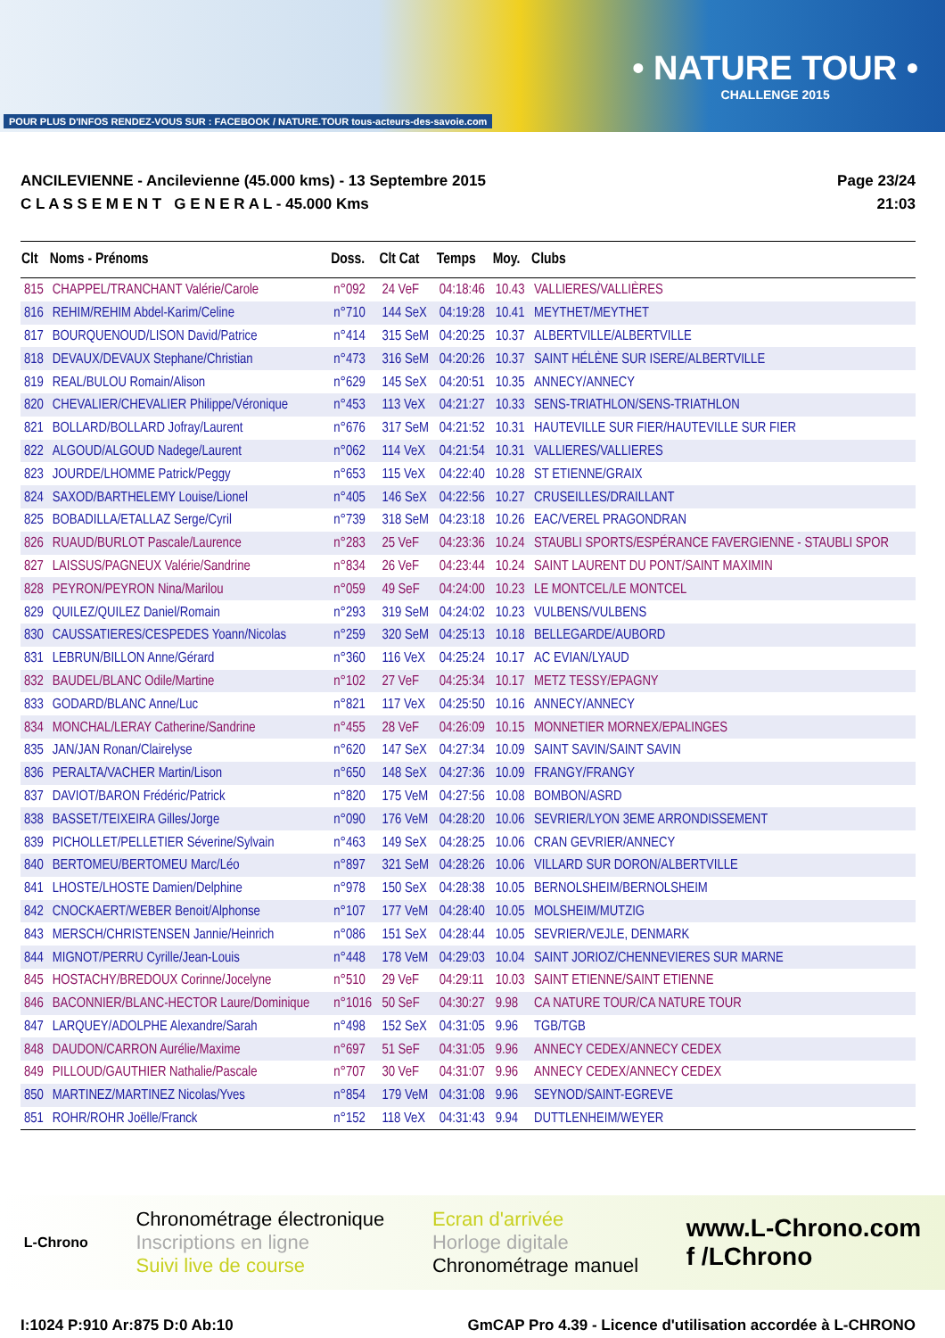POUR PLUS D'INFOS RENDEZ-VOUS SUR : FACEBOOK / NATURE.TOUR tous-acteurs-des-savoie.com
• NATURE TOUR •
CHALLENGE 2015
ANCILEVIENNE - Ancilevienne (45.000 kms) - 13 Septembre 2015
C L A S S E M E N T G E N E R A L - 45.000 Kms
Page 23/24
21:03
| Clt | Noms - Prénoms | Doss. | Clt Cat | Temps | Moy. | Clubs |
| --- | --- | --- | --- | --- | --- | --- |
| 815 | CHAPPEL/TRANCHANT Valérie/Carole | n°092 | 24 VeF | 04:18:46 | 10.43 | VALLIERES/VALLIÈRES |
| 816 | REHIM/REHIM Abdel-Karim/Celine | n°710 | 144 SeX | 04:19:28 | 10.41 | MEYTHET/MEYTHET |
| 817 | BOURQUENOUD/LISON David/Patrice | n°414 | 315 SeM | 04:20:25 | 10.37 | ALBERTVILLE/ALBERTVILLE |
| 818 | DEVAUX/DEVAUX Stephane/Christian | n°473 | 316 SeM | 04:20:26 | 10.37 | SAINT HÉLÈNE SUR ISERE/ALBERTVILLE |
| 819 | REAL/BULOU Romain/Alison | n°629 | 145 SeX | 04:20:51 | 10.35 | ANNECY/ANNECY |
| 820 | CHEVALIER/CHEVALIER Philippe/Véronique | n°453 | 113 VeX | 04:21:27 | 10.33 | SENS-TRIATHLON/SENS-TRIATHLON |
| 821 | BOLLARD/BOLLARD Jofray/Laurent | n°676 | 317 SeM | 04:21:52 | 10.31 | HAUTEVILLE SUR FIER/HAUTEVILLE SUR FIER |
| 822 | ALGOUD/ALGOUD Nadege/Laurent | n°062 | 114 VeX | 04:21:54 | 10.31 | VALLIERES/VALLIERES |
| 823 | JOURDE/LHOMME Patrick/Peggy | n°653 | 115 VeX | 04:22:40 | 10.28 | ST ETIENNE/GRAIX |
| 824 | SAXOD/BARTHELEMY Louise/Lionel | n°405 | 146 SeX | 04:22:56 | 10.27 | CRUSEILLES/DRAILLANT |
| 825 | BOBADILLA/ETALLAZ Serge/Cyril | n°739 | 318 SeM | 04:23:18 | 10.26 | EAC/VEREL PRAGONDRAN |
| 826 | RUAUD/BURLOT Pascale/Laurence | n°283 | 25 VeF | 04:23:36 | 10.24 | STAUBLI SPORTS/ESPÉRANCE FAVERGIENNE - STAUBLI SPOR |
| 827 | LAISSUS/PAGNEUX Valérie/Sandrine | n°834 | 26 VeF | 04:23:44 | 10.24 | SAINT LAURENT DU PONT/SAINT MAXIMIN |
| 828 | PEYRON/PEYRON Nina/Marilou | n°059 | 49 SeF | 04:24:00 | 10.23 | LE MONTCEL/LE MONTCEL |
| 829 | QUILEZ/QUILEZ Daniel/Romain | n°293 | 319 SeM | 04:24:02 | 10.23 | VULBENS/VULBENS |
| 830 | CAUSSATIERES/CESPEDES Yoann/Nicolas | n°259 | 320 SeM | 04:25:13 | 10.18 | BELLEGARDE/AUBORD |
| 831 | LEBRUN/BILLON Anne/Gérard | n°360 | 116 VeX | 04:25:24 | 10.17 | AC EVIAN/LYAUD |
| 832 | BAUDEL/BLANC Odile/Martine | n°102 | 27 VeF | 04:25:34 | 10.17 | METZ TESSY/EPAGNY |
| 833 | GODARD/BLANC Anne/Luc | n°821 | 117 VeX | 04:25:50 | 10.16 | ANNECY/ANNECY |
| 834 | MONCHAL/LERAY Catherine/Sandrine | n°455 | 28 VeF | 04:26:09 | 10.15 | MONNETIER MORNEX/EPALINGES |
| 835 | JAN/JAN Ronan/Clairelyse | n°620 | 147 SeX | 04:27:34 | 10.09 | SAINT SAVIN/SAINT SAVIN |
| 836 | PERALTA/VACHER Martin/Lison | n°650 | 148 SeX | 04:27:36 | 10.09 | FRANGY/FRANGY |
| 837 | DAVIOT/BARON Frédéric/Patrick | n°820 | 175 VeM | 04:27:56 | 10.08 | BOMBON/ASRD |
| 838 | BASSET/TEIXEIRA Gilles/Jorge | n°090 | 176 VeM | 04:28:20 | 10.06 | SEVRIER/LYON 3EME ARRONDISSEMENT |
| 839 | PICHOLLET/PELLETIER Séverine/Sylvain | n°463 | 149 SeX | 04:28:25 | 10.06 | CRAN GEVRIER/ANNECY |
| 840 | BERTOMEU/BERTOMEU Marc/Léo | n°897 | 321 SeM | 04:28:26 | 10.06 | VILLARD SUR DORON/ALBERTVILLE |
| 841 | LHOSTE/LHOSTE Damien/Delphine | n°978 | 150 SeX | 04:28:38 | 10.05 | BERNOLSHEIM/BERNOLSHEIM |
| 842 | CNOCKAERT/WEBER Benoit/Alphonse | n°107 | 177 VeM | 04:28:40 | 10.05 | MOLSHEIM/MUTZIG |
| 843 | MERSCH/CHRISTENSEN Jannie/Heinrich | n°086 | 151 SeX | 04:28:44 | 10.05 | SEVRIER/VEJLE, DENMARK |
| 844 | MIGNOT/PERRU Cyrille/Jean-Louis | n°448 | 178 VeM | 04:29:03 | 10.04 | SAINT JORIOZ/CHENNEVIERES SUR MARNE |
| 845 | HOSTACHY/BREDOUX Corinne/Jocelyne | n°510 | 29 VeF | 04:29:11 | 10.03 | SAINT ETIENNE/SAINT ETIENNE |
| 846 | BACONNIER/BLANC-HECTOR Laure/Dominique | n°1016 | 50 SeF | 04:30:27 | 9.98 | CA NATURE TOUR/CA NATURE TOUR |
| 847 | LARQUEY/ADOLPHE Alexandre/Sarah | n°498 | 152 SeX | 04:31:05 | 9.96 | TGB/TGB |
| 848 | DAUDON/CARRON Aurélie/Maxime | n°697 | 51 SeF | 04:31:05 | 9.96 | ANNECY CEDEX/ANNECY CEDEX |
| 849 | PILLOUD/GAUTHIER Nathalie/Pascale | n°707 | 30 VeF | 04:31:07 | 9.96 | ANNECY CEDEX/ANNECY CEDEX |
| 850 | MARTINEZ/MARTINEZ Nicolas/Yves | n°854 | 179 VeM | 04:31:08 | 9.96 | SEYNOD/SAINT-EGREVE |
| 851 | ROHR/ROHR Joëlle/Franck | n°152 | 118 VeX | 04:31:43 | 9.94 | DUTTLENHEIM/WEYER |
L-Chrono
Chronométrage électronique
Inscriptions en ligne
Suivi live de course
Ecran d'arrivée
Horloge digitale
Chronométrage manuel
www.L-Chrono.com
f /LChrono
I:1024 P:910 Ar:875 D:0 Ab:10 GmCAP Pro 4.39 - Licence d'utilisation accordée à L-CHRONO